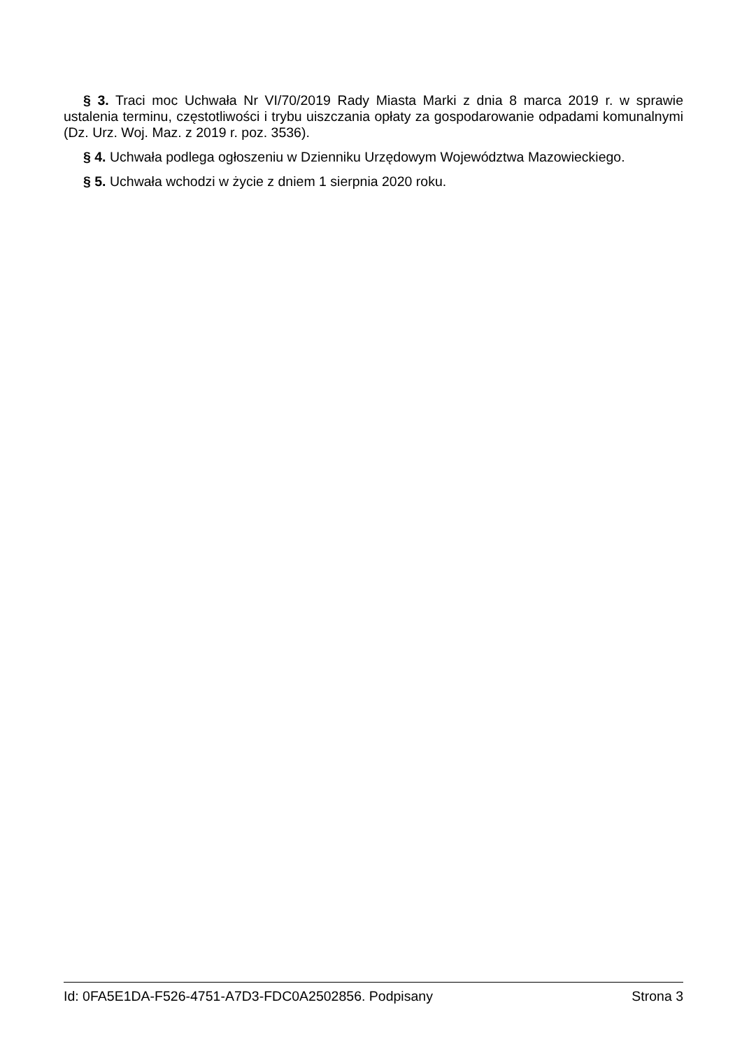§ 3. Traci moc Uchwała Nr VI/70/2019 Rady Miasta Marki z dnia 8 marca 2019 r. w sprawie ustalenia terminu, częstotliwości i trybu uiszczania opłaty za gospodarowanie odpadami komunalnymi (Dz. Urz. Woj. Maz. z 2019 r. poz. 3536).
§ 4. Uchwała podlega ogłoszeniu w Dzienniku Urzędowym Województwa Mazowieckiego.
§ 5. Uchwała wchodzi w życie z dniem 1 sierpnia 2020 roku.
Id: 0FA5E1DA-F526-4751-A7D3-FDC0A2502856. Podpisany Strona 3